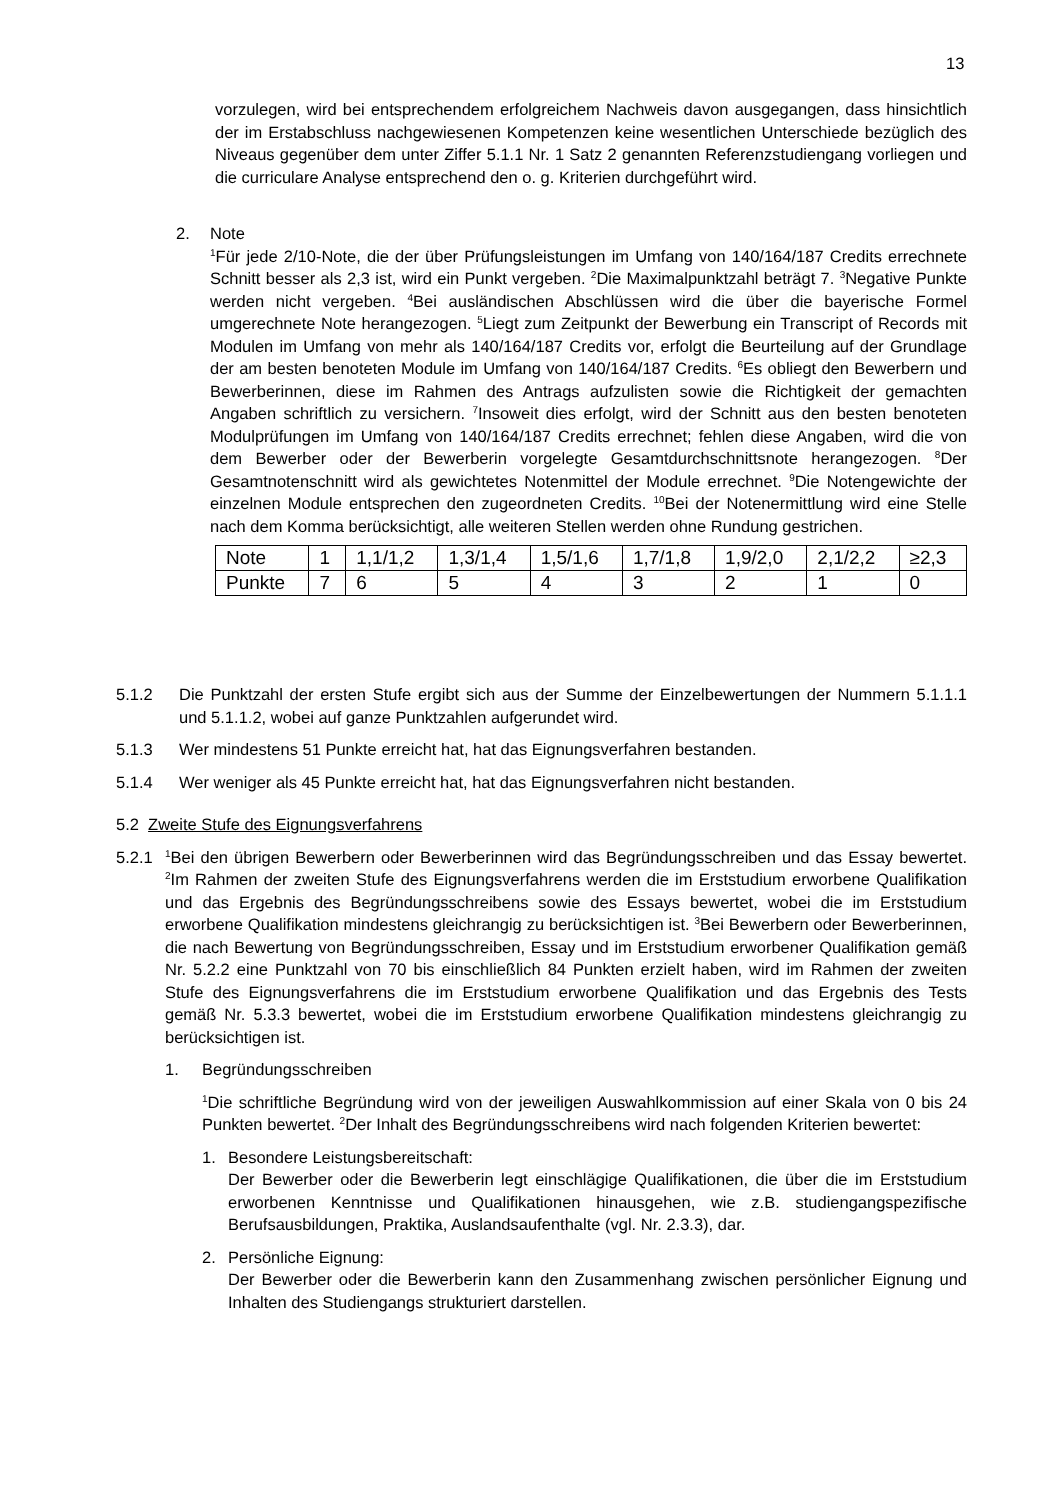13
vorzulegen, wird bei entsprechendem erfolgreichem Nachweis davon ausgegangen, dass hinsichtlich der im Erstabschluss nachgewiesenen Kompetenzen keine wesentlichen Unterschiede bezüglich des Niveaus gegenüber dem unter Ziffer 5.1.1 Nr. 1 Satz 2 genannten Referenzstudiengang vorliegen und die curriculare Analyse entsprechend den o. g. Kriterien durchgeführt wird.
2. Note
<sup>1</sup> Für jede 2/10-Note, die der über Prüfungsleistungen im Umfang von 140/164/187 Credits errechnete Schnitt besser als 2,3 ist, wird ein Punkt vergeben. <sup>2</sup>Die Maximalpunktzahl beträgt 7. <sup>3</sup>Negative Punkte werden nicht vergeben. <sup>4</sup>Bei ausländischen Abschlüssen wird die über die bayerische Formel umgerechnete Note herangezogen. <sup>5</sup>Liegt zum Zeitpunkt der Bewerbung ein Transcript of Records mit Modulen im Umfang von mehr als 140/164/187 Credits vor, erfolgt die Beurteilung auf der Grundlage der am besten benoteten Module im Umfang von 140/164/187 Credits. <sup>6</sup>Es obliegt den Bewerbern und Bewerberinnen, diese im Rahmen des Antrags aufzulisten sowie die Richtigkeit der gemachten Angaben schriftlich zu versichern. <sup>7</sup>Insoweit dies erfolgt, wird der Schnitt aus den besten benoteten Modulprüfungen im Umfang von 140/164/187 Credits errechnet; fehlen diese Angaben, wird die von dem Bewerber oder der Bewerberin vorgelegte Gesamtdurchschnittsnote herangezogen. <sup>8</sup>Der Gesamtnotenschnitt wird als gewichtetes Notenmittel der Module errechnet. <sup>9</sup>Die Notengewichte der einzelnen Module entsprechen den zugeordneten Credits. <sup>10</sup>Bei der Notenermittlung wird eine Stelle nach dem Komma berücksichtigt, alle weiteren Stellen werden ohne Rundung gestrichen.
| Note | 1 | 1,1/1,2 | 1,3/1,4 | 1,5/1,6 | 1,7/1,8 | 1,9/2,0 | 2,1/2,2 | ≥2,3 |
| Punkte | 7 | 6 | 5 | 4 | 3 | 2 | 1 | 0 |
5.1.2 Die Punktzahl der ersten Stufe ergibt sich aus der Summe der Einzelbewertungen der Nummern 5.1.1.1 und 5.1.1.2, wobei auf ganze Punktzahlen aufgerundet wird.
5.1.3 Wer mindestens 51 Punkte erreicht hat, hat das Eignungsverfahren bestanden.
5.1.4 Wer weniger als 45 Punkte erreicht hat, hat das Eignungsverfahren nicht bestanden.
5.2 Zweite Stufe des Eignungsverfahrens
5.2.1
<sup>1</sup> Bei den übrigen Bewerbern oder Bewerberinnen wird das Begründungsschreiben und das Essay bewertet. <sup>2</sup>Im Rahmen der zweiten Stufe des Eignungsverfahrens werden die im Erststudium erworbene Qualifikation und das Ergebnis des Begründungsschreibens sowie des Essays bewertet, wobei die im Erststudium erworbene Qualifikation mindestens gleichrangig zu berücksichtigen ist. <sup>3</sup>Bei Bewerbern oder Bewerberinnen, die nach Bewertung von Begründungsschreiben, Essay und im Erststudium erworbener Qualifikation gemäß Nr. 5.2.2 eine Punktzahl von 70 bis einschließlich 84 Punkten erzielt haben, wird im Rahmen der zweiten Stufe des Eignungsverfahrens die im Erststudium erworbene Qualifikation und das Ergebnis des Tests gemäß Nr. 5.3.3 bewertet, wobei die im Erststudium erworbene Qualifikation mindestens gleichrangig zu berücksichtigen ist.
1. Begründungsschreiben
<sup>1</sup> Die schriftliche Begründung wird von der jeweiligen Auswahlkommission auf einer Skala von 0 bis 24 Punkten bewertet. <sup>2</sup>Der Inhalt des Begründungsschreibens wird nach folgenden Kriterien bewertet:
1. Besondere Leistungsbereitschaft:
Der Bewerber oder die Bewerberin legt einschlägige Qualifikationen, die über die im Erststudium erworbenen Kenntnisse und Qualifikationen hinausgehen, wie z.B. studiengangspezifische Berufsausbildungen, Praktika, Auslandsaufenthalte (vgl. Nr. 2.3.3), dar.
2. Persönliche Eignung:
Der Bewerber oder die Bewerberin kann den Zusammenhang zwischen persönlicher Eignung und Inhalten des Studiengangs strukturiert darstellen.